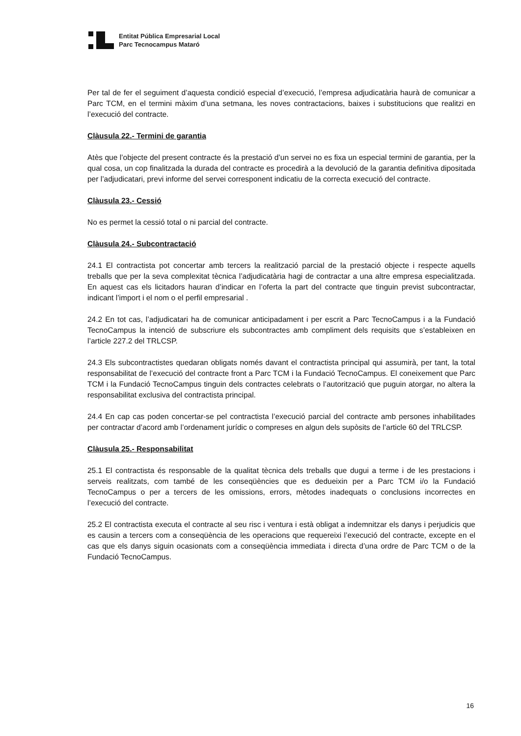Entitat Pública Empresarial Local
Parc Tecnocampus Mataró
Per tal de fer el seguiment d’aquesta condició especial d’execució, l’empresa adjudicatària haurà de comunicar a Parc TCM, en el termini màxim d’una setmana, les noves contractacions, baixes i substitucions que realitzi en l’execució del contracte.
Clàusula 22.- Termini de garantia
Atès que l’objecte del present contracte és la prestació d’un servei no es fixa un especial termini de garantia, per la qual cosa, un cop finalitzada la durada del contracte es procedirà a la devolució de la garantia definitiva dipositada per l’adjudicatari, previ informe del servei corresponent indicatiu de la correcta execució del contracte.
Clàusula 23.- Cessió
No es permet la cessió total o ni parcial del contracte.
Clàusula 24.- Subcontractació
24.1 El contractista pot concertar amb tercers la realització parcial de la prestació objecte i respecte aquells treballs que per la seva complexitat tècnica l’adjudicatària hagi de contractar a una altre empresa especialitzada. En aquest cas els licitadors hauran d’indicar en l’oferta la part del contracte que tinguin previst subcontractar, indicant l’import i el nom o el perfil empresarial .
24.2 En tot cas, l’adjudicatari ha de comunicar anticipadament i per escrit a Parc TecnoCampus i a la Fundació TecnoCampus la intenció de subscriure els subcontractes amb compliment dels requisits que s’estableixen en l’article 227.2 del TRLCSP.
24.3 Els subcontractistes quedaran obligats només davant el contractista principal qui assumirà, per tant, la total responsabilitat de l’execució del contracte front a Parc TCM i la Fundació TecnoCampus. El coneixement que Parc TCM i la Fundació TecnoCampus tinguin dels contractes celebrats o l’autorització que puguin atorgar, no altera la responsabilitat exclusiva del contractista principal.
24.4 En cap cas poden concertar-se pel contractista l’execució parcial del contracte amb persones inhabilitades per contractar d’acord amb l’ordenament jurídic o compreses en algun dels supòsits de l’article 60 del TRLCSP.
Clàusula 25.- Responsabilitat
25.1 El contractista és responsable de la qualitat tècnica dels treballs que dugui a terme i de les prestacions i serveis realitzats, com també de les conseqüències que es dedueixin per a Parc TCM i/o la Fundació TecnoCampus o per a tercers de les omissions, errors, mètodes inadequats o conclusions incorrectes en l’execució del contracte.
25.2 El contractista executa el contracte al seu risc i ventura i està obligat a indemnitzar els danys i perjudicis que es causin a tercers com a conseqüència de les operacions que requereixi l’execució del contracte, excepte en el cas que els danys siguin ocasionats com a conseqüència immediata i directa d’una ordre de Parc TCM o de la Fundació TecnoCampus.
16